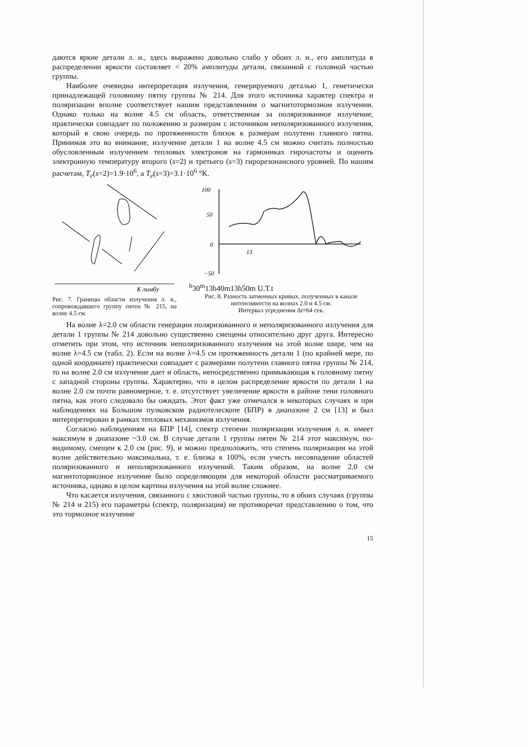даются яркие детали л. и., здесь выражено довольно слабо у обоих л. и., его амплитуда в распределении яркости составляет < 20% амплитуды детали, связанной с головной частью группы.
Наиболее очевидна интерпретация излучения, генерируемого деталью 1, генетически принадлежащей головному пятну группы № 214. Для этого источника характер спектра и поляризации вполне соответствует нашим представлениям о магнитотормозном излучении. Однако только на волне 4.5 см область, ответственная за поляризованное излучение, практически совпадает по положению и размерам с источником неполяризованного излучения, который в свою очередь по протяженности близок к размерам полутени главного пятна. Принимая это во внимание, излучение детали 1 на волне 4.5 см можно считать полностью обусловленным излучением тепловых электронов на гармониках гирочастоты и оценить электронную температуру второго (s=2) и третьего (s=3) гирорезонансного уровней. По нашим расчетам, T<sub>e</sub>(s=2)=1.9·10<sup>6</sup>, а T<sub>e</sub>(s=3)=3.1·10<sup>6</sup> °K.
К лимбу
Рис. 7. Границы области излучения л. и., сопровождавшего группу пятен № 215, на волне 4.5 см.
100
50
0
−50
13h30m
13h40m
13h50m U.T.
t
Рис. 8. Разность затменных кривых, полученных в канале интенсивности на волнах 2.0 и 4.5 см.
Интервал усреднения Δt=64 сек.
На волне λ=2.0 см области генерации поляризованного и неполяризованного излучения для детали 1 группы № 214 довольно существенно смещены относительно друг друга. Интересно отметить при этом, что источник неполяризованного излучения на этой волне шире, чем на волне λ=4.5 см (табл. 2). Если на волне λ=4.5 см протяженность детали 1 (по крайней мере, по одной координате) практически совпадает с размерами полутени главного пятна группы № 214, то на волне 2.0 см излучение дает и область, непосредственно примыкающая к головному пятну с западной стороны группы. Характерно, что в целом распределение яркости по детали 1 на волне 2.0 см почти равномерное, т. е. отсутствует увеличение яркости в районе тени головного пятна, как этого следовало бы ожидать. Этот факт уже отмечался в некоторых случаях и при наблюдениях на Большом пулковском радиотелескопе (БПР) в диапазоне 2 см [13] и был интерпретирован в рамках тепловых механизмов излучения.
Согласно наблюдениям на БПР [14], спектр степени поляризации излучения л. и. имеет максимум в диапазоне ~3.0 см. В случае детали 1 группы пятен № 214 этот максимум, по-видимому, смещен к 2.0 см (рис. 9), и можно предположить, что степень поляризации на этой волне действительно максимальна, т. е. близка к 100%, если учесть несовпадение областей поляризованного и неполяризованного излучений. Таким образом, на волне 2.0 см магнитотормозное излучение было определяющим для некоторой области рассматриваемого источника, однако в целом картина излучения на этой волне сложнее.
Что касается излучения, связанного с хвостовой частью группы, то в обоих случаях (группы № 214 и 215) его параметры (спектр, поляризация) не противоречат представлению о том, что это тормозное излучение
15